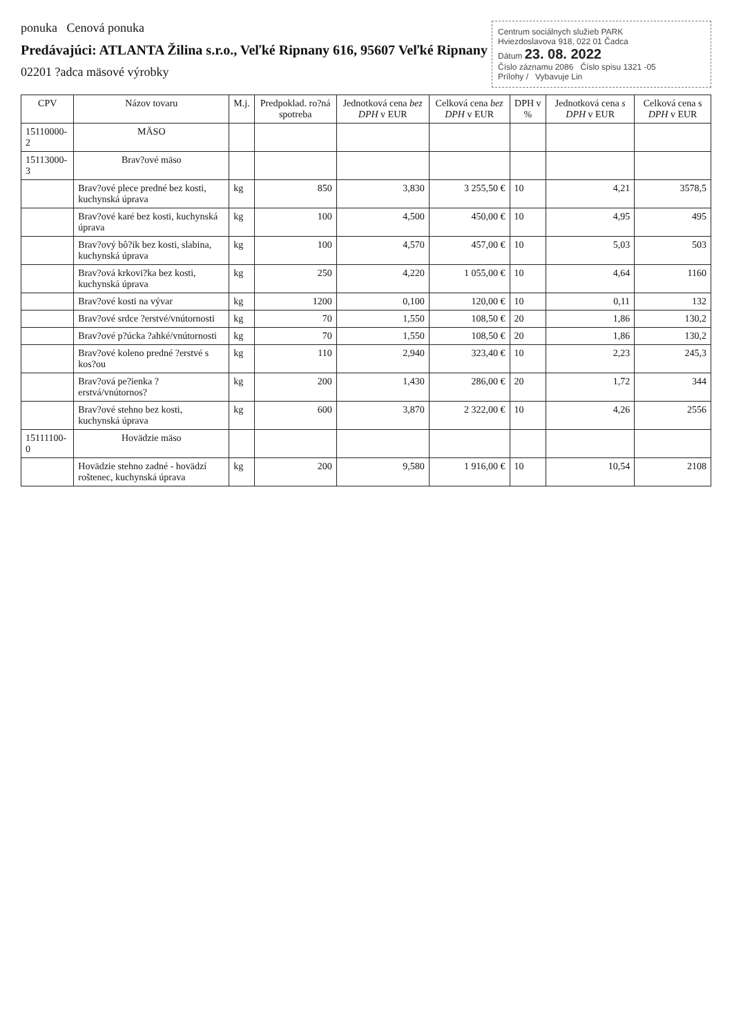ponuka Cenová ponuka
Predávajúci: ATLANTA Žilina s.r.o., Veľké Ripnany 616, 95607 Veľké Ripnany
02201 ?adca mäsové výrobky
Centrum sociálnych služieb PARK
Hviezdoslavova 918, 022 01 Čadca
Dátum 23. 08. 2022
Číslo záznamu 2086 Číslo spisu 1321 -05
Prílohy / Vybavuje Lin
| CPV | Názov tovaru | M.j. | Predpoklad. ro?ná spotreba | Jednotková cena bez DPH v EUR | Celková cena bez DPH v EUR | DPH v % | Jednotková cena s DPH v EUR | Celková cena s DPH v EUR |
| --- | --- | --- | --- | --- | --- | --- | --- | --- |
| 15110000-2 | MÄSO | | | | | | | |
| 15113000-3 | Brav?ové mäso | | | | | | | |
| | Brav?ové plece predné bez kosti, kuchynská úprava | kg | 850 | 3,830 | 3 255,50 € | 10 | 4,21 | 3578,5 |
| | Brav?ové karé bez kosti, kuchynská úprava | kg | 100 | 4,500 | 450,00 € | 10 | 4,95 | 495 |
| | Brav?ový bô?ik bez kosti, slabina, kuchynská úprava | kg | 100 | 4,570 | 457,00 € | 10 | 5,03 | 503 |
| | Brav?ová krkovi?ka bez kosti, kuchynská úprava | kg | 250 | 4,220 | 1 055,00 € | 10 | 4,64 | 1160 |
| | Brav?ové kosti na vývar | kg | 1200 | 0,100 | 120,00 € | 10 | 0,11 | 132 |
| | Brav?ové srdce ?erstvé/vnútornosti | kg | 70 | 1,550 | 108,50 € | 20 | 1,86 | 130,2 |
| | Brav?ové p?ú​cka ?ahké/vnútornosti | kg | 70 | 1,550 | 108,50 € | 20 | 1,86 | 130,2 |
| | Brav?ové koleno predné ?erstvé s kos?ou | kg | 110 | 2,940 | 323,40 € | 10 | 2,23 | 245,3 |
| | Brav?ová pe?ienka ?erstvá/vnútornos? | kg | 200 | 1,430 | 286,00 € | 20 | 1,72 | 344 |
| | Brav?ové stehno bez kosti, kuchynská úprava | kg | 600 | 3,870 | 2 322,00 € | 10 | 4,26 | 2556 |
| 15111100-0 | Hovädzie mäso | | | | | | | |
| | Hovädzie stehno zadné - hovädzí roštenec, kuchynská úprava | kg | 200 | 9,580 | 1 916,00 € | 10 | 10,54 | 2108 |